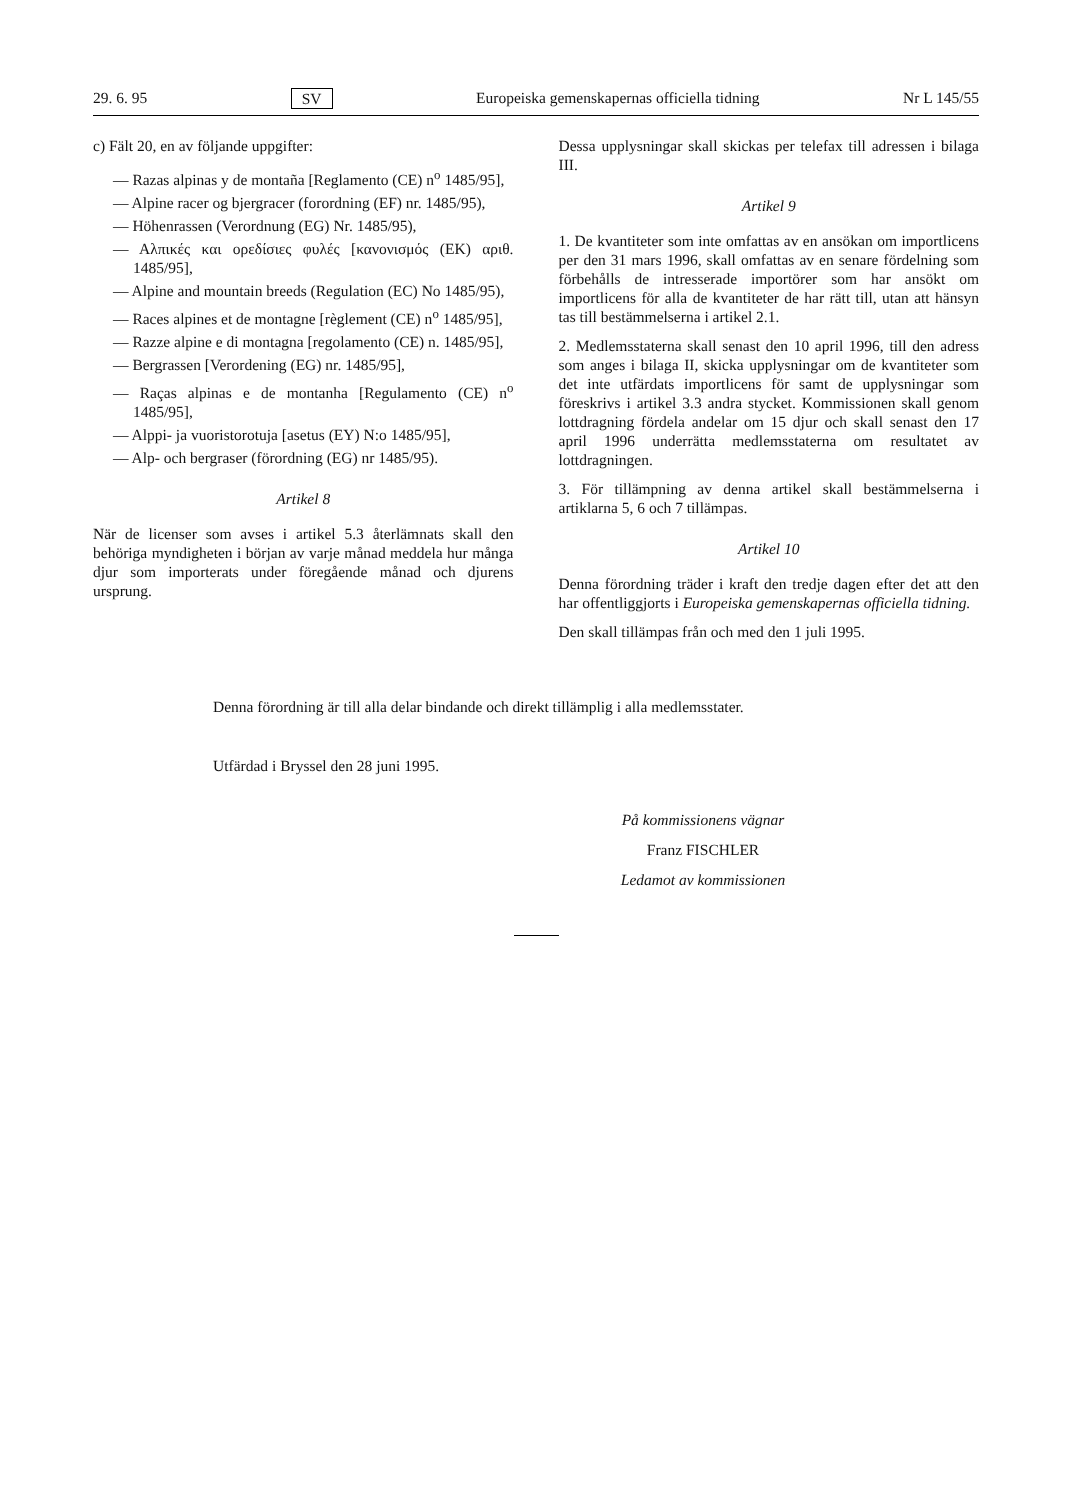29. 6. 95 SV Europeiska gemenskapernas officiella tidning Nr L 145/55
c) Fält 20, en av följande uppgifter:
— Razas alpinas y de montaña [Reglamento (CE) n<sup>o</sup> 1485/95],
— Alpine racer og bjergracer (forordning (EF) nr. 1485/95),
— Höhenrassen (Verordnung (EG) Nr. 1485/95),
— Αλπικές και ορεδίσιες φυλές [κανονισμός (ΕΚ) αριθ. 1485/95],
— Alpine and mountain breeds (Regulation (EC) No 1485/95),
— Races alpines et de montagne [règlement (CE) n<sup>o</sup> 1485/95],
— Razze alpine e di montagna [regolamento (CE) n. 1485/95],
— Bergrassen [Verordening (EG) nr. 1485/95],
— Raças alpinas e de montanha [Regulamento (CE) n<sup>o</sup> 1485/95],
— Alppi- ja vuoristorotuja [asetus (EY) N:o 1485/95],
— Alp- och bergraser (förordning (EG) nr 1485/95).
Artikel 8
När de licenser som avses i artikel 5.3 återlämnats skall den behöriga myndigheten i början av varje månad meddela hur många djur som importerats under föregående månad och djurens ursprung.
Dessa upplysningar skall skickas per telefax till adressen i bilaga III.
Artikel 9
1. De kvantiteter som inte omfattas av en ansökan om importlicens per den 31 mars 1996, skall omfattas av en senare fördelning som förbehålls de intresserade importörer som har ansökt om importlicens för alla de kvantiteter de har rätt till, utan att hänsyn tas till bestämmelserna i artikel 2.1.
2. Medlemsstaterna skall senast den 10 april 1996, till den adress som anges i bilaga II, skicka upplysningar om de kvantiteter som det inte utfärdats importlicens för samt de upplysningar som föreskrivs i artikel 3.3 andra stycket. Kommissionen skall genom lottdragning fördela andelar om 15 djur och skall senast den 17 april 1996 underrätta medlemsstaterna om resultatet av lottdragningen.
3. För tillämpning av denna artikel skall bestämmelserna i artiklarna 5, 6 och 7 tillämpas.
Artikel 10
Denna förordning träder i kraft den tredje dagen efter det att den har offentliggjorts i Europeiska gemenskapernas officiella tidning.
Den skall tillämpas från och med den 1 juli 1995.
Denna förordning är till alla delar bindande och direkt tillämplig i alla medlemsstater.
Utfärdad i Bryssel den 28 juni 1995.
På kommissionens vägnar
Franz FISCHLER
Ledamot av kommissionen